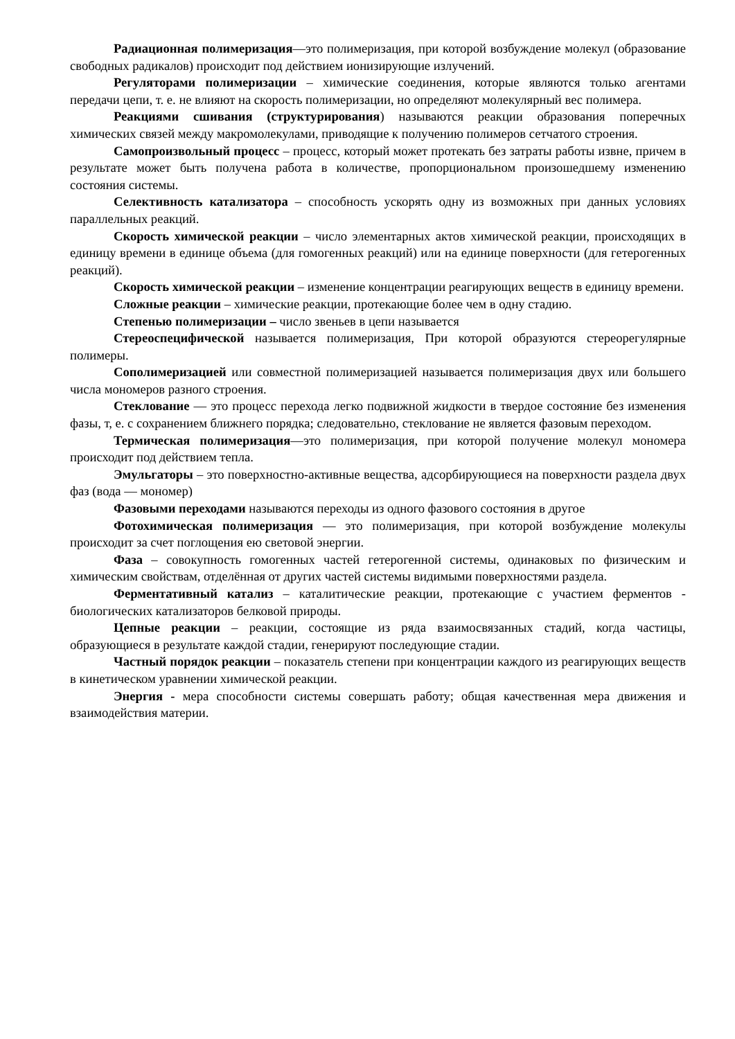Радиационная полимеризация—это полимеризация, при которой возбуждение молекул (образование свободных радикалов) происходит под действием ионизирующие излучений.
Регуляторами полимеризации – химические соединения, которые являются только агентами передачи цепи, т. е. не влияют на скорость полимеризации, но определяют молекулярный вес полимера.
Реакциями сшивания (структурирования) называются реакции образования поперечных химических связей между макромолекулами, приводящие к получению полимеров сетчатого строения.
Самопроизвольный процесс – процесс, который может протекать без затраты работы извне, причем в результате может быть получена работа в количестве, пропорциональном произошедшему изменению состояния системы.
Селективность катализатора – способность ускорять одну из возможных при данных условиях параллельных реакций.
Скорость химической реакции – число элементарных актов химической реакции, происходящих в единицу времени в единице объема (для гомогенных реакций) или на единице поверхности (для гетерогенных реакций).
Скорость химической реакции – изменение концентрации реагирующих веществ в единицу времени.
Сложные реакции – химические реакции, протекающие более чем в одну стадию.
Степенью полимеризации – число звеньев в цепи называется
Стереоспецифической называется полимеризация, При которой образуются стереорегулярные полимеры.
Сополимеризацией или совместной полимеризацией называется полимеризация двух или большего числа мономеров разного строения.
Стеклование — это процесс перехода легко подвижной жидкости в твердое состояние без изменения фазы, т, е. с сохранением ближнего порядка; следовательно, стеклование не является фазовым переходом.
Термическая полимеризация—это полимеризация, при которой получение молекул мономера происходит под действием тепла.
Эмульгаторы – это поверхностно-активные вещества, адсорбирующиеся на поверхности раздела двух фаз (вода — мономер)
Фазовыми переходами называются переходы из одного фазового состояния в другое
Фотохимическая полимеризация — это полимеризация, при которой возбуждение молекулы происходит за счет поглощения ею световой энергии.
Фаза – совокупность гомогенных частей гетерогенной системы, одинаковых по физическим и химическим свойствам, отделённая от других частей системы видимыми поверхностями раздела.
Ферментативный катализ – каталитические реакции, протекающие с участием ферментов - биологических катализаторов белковой природы.
Цепные реакции – реакции, состоящие из ряда взаимосвязанных стадий, когда частицы, образующиеся в результате каждой стадии, генерируют последующие стадии.
Частный порядок реакции – показатель степени при концентрации каждого из реагирующих веществ в кинетическом уравнении химической реакции.
Энергия - мера способности системы совершать работу; общая качественная мера движения и взаимодействия материи.